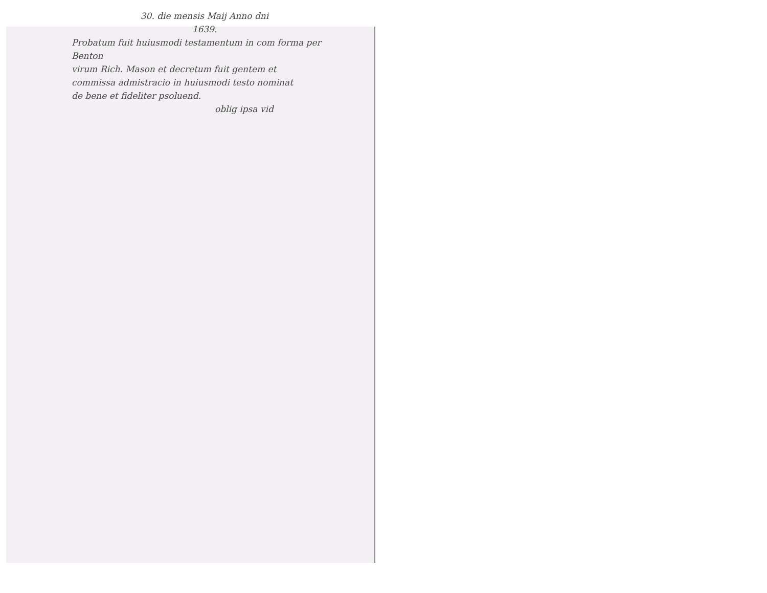30. die mensis Maij Anno dni
1639.
Probatum fuit huiusmodi testamentum in com forma per Benton
virum Rich. Mason et decretum fuit gentem et
commissa admistracio in huiusmodi testo nominat
de bene et fideliter psoluend.
oblig ipsa vid